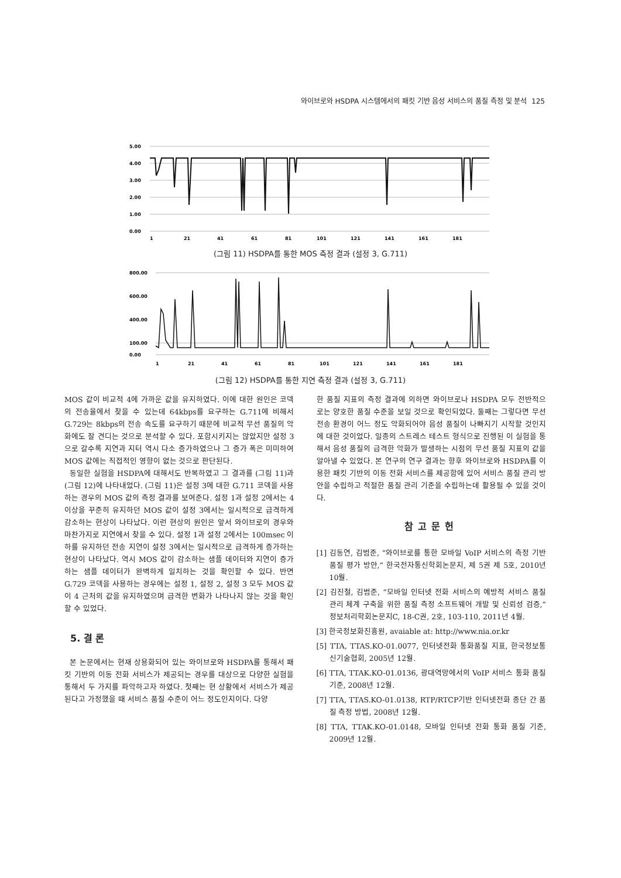와이브로와 HSDPA 시스템에서의 패킷 기반 음성 서비스의 품질 측정 및 분석 125
5.00
4.00
3.00
2.00
1.00
0.00
1
21
41
61
81
101
121
141
161
181
(그림 11) HSDPA를 통한 MOS 측정 결과 (설정 3, G.711)
800.00
600.00
400.00
100.00
0.00
1
21
41
61
81
101
121
141
161
181
(그림 12) HSDPA를 통한 지연 측정 결과 (설정 3, G.711)
MOS 값이 비교적 4에 가까운 값을 유지하였다. 이에 대한 원인은 코덱의 전송율에서 찾을 수 있는데 64kbps를 요구하는 G.711에 비해서 G.729는 8kbps의 전송 속도를 요구하기 때문에 비교적 무선 품질의 악화에도 잘 견디는 것으로 분석할 수 있다. 포함시키지는 않았지만 설정 3으로 갈수록 지연과 지터 역시 다소 증가하였으나 그 증가 폭은 미미하여 MOS 값에는 직접적인 영향이 없는 것으로 판단된다.
동일한 실험을 HSDPA에 대해서도 반복하였고 그 결과를 (그림 11)과 (그림 12)에 나타내었다. (그림 11)은 설정 3에 대한 G.711 코덱을 사용하는 경우의 MOS 값의 측정 결과를 보여준다. 설정 1과 설정 2에서는 4 이상을 꾸준히 유지하던 MOS 값이 설정 3에서는 일시적으로 급격하게 감소하는 현상이 나타났다. 이런 현상의 원인은 앞서 와이브로의 경우와 마찬가지로 지연에서 찾을 수 있다. 설정 1과 설정 2에서는 100msec 이하를 유지하던 전송 지연이 설정 3에서는 일시적으로 급격하게 증가하는 현상이 나타났다. 역시 MOS 값이 감소하는 샘플 데이터와 지연이 증가하는 샘플 데이터가 완벽하게 일치하는 것을 확인할 수 있다. 반면 G.729 코덱을 사용하는 경우에는 설정 1, 설정 2, 설정 3 모두 MOS 값이 4 근처의 값을 유지하였으며 급격한 변화가 나타나지 않는 것을 확인할 수 있었다.
5. 결 론
본 논문에서는 현재 상용화되어 있는 와이브로와 HSDPA를 통해서 패킷 기반의 이동 전화 서비스가 제공되는 경우를 대상으로 다양한 실험을 통해서 두 가지를 파악하고자 하였다. 첫째는 현 상황에서 서비스가 제공된다고 가정했을 때 서비스 품질 수준이 어느 정도인지이다. 다양
한 품질 지표의 측정 결과에 의하면 와이브로나 HSDPA 모두 전반적으로는 양호한 품질 수준을 보일 것으로 확인되었다. 둘째는 그렇다면 무선 전송 환경이 어느 정도 악화되어야 음성 품질이 나빠지기 시작할 것인지에 대한 것이었다. 일종의 스트레스 테스트 형식으로 진행된 이 실험을 통해서 음성 품질의 급격한 악화가 발생하는 시점의 무선 품질 지표의 값을 알아낼 수 있었다. 본 연구의 연구 결과는 향후 와이브로와 HSDPA를 이용한 패킷 기반의 이동 전화 서비스를 제공함에 있어 서비스 품질 관리 방안을 수립하고 적절한 품질 관리 기준을 수립하는데 활용될 수 있을 것이다.
참고문헌
[1] 김동연, 김범준, “와이브로를 통한 모바일 VoIP 서비스의 측정 기반 품질 평가 방안,” 한국전자통신학회논문지, 제 5권 제 5호, 2010년 10월.
[2] 김진철, 김범준, “모바일 인터넷 전화 서비스의 예방적 서비스 품질 관리 체계 구축을 위한 품질 측정 소프트웨어 개발 및 신뢰성 검증,” 정보처리학회논문지C, 18-C권, 2호, 103-110, 2011년 4월.
[3] 한국정보화진흥원, avaiable at: http://www.nia.or.kr
[5] TTA, TTAS.KO-01.0077, 인터넷전화 통화품질 지표, 한국정보통신기술협회, 2005년 12월.
[6] TTA, TTAK.KO-01.0136, 광대역망에서의 VoIP 서비스 통화 품질 기준, 2008년 12월.
[7] TTA, TTAS.KO-01.0138, RTP/RTCP기반 인터넷전화 종단 간 품질 측정 방법, 2008년 12월.
[8] TTA, TTAK.KO-01.0148, 모바일 인터넷 전화 통화 품질 기준, 2009년 12월.